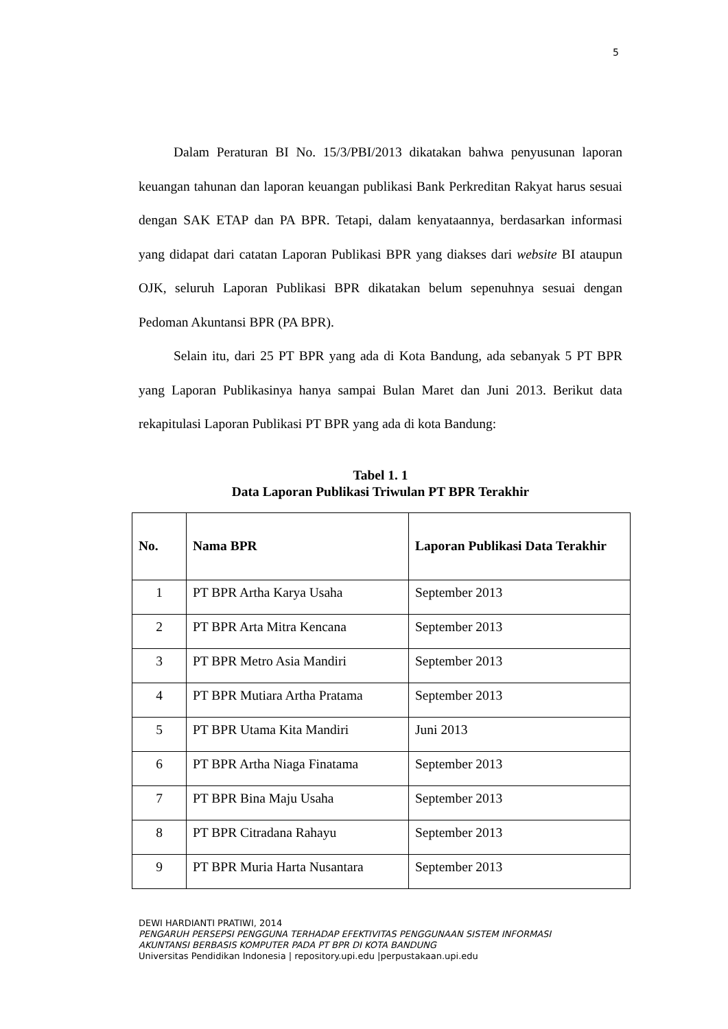5
Dalam Peraturan BI No. 15/3/PBI/2013 dikatakan bahwa penyusunan laporan keuangan tahunan dan laporan keuangan publikasi Bank Perkreditan Rakyat harus sesuai dengan SAK ETAP dan PA BPR. Tetapi, dalam kenyataannya, berdasarkan informasi yang didapat dari catatan Laporan Publikasi BPR yang diakses dari website BI ataupun OJK, seluruh Laporan Publikasi BPR dikatakan belum sepenuhnya sesuai dengan Pedoman Akuntansi BPR (PA BPR).
Selain itu, dari 25 PT BPR yang ada di Kota Bandung, ada sebanyak 5 PT BPR yang Laporan Publikasinya hanya sampai Bulan Maret dan Juni 2013. Berikut data rekapitulasi Laporan Publikasi PT BPR yang ada di kota Bandung:
Tabel 1. 1
Data Laporan Publikasi Triwulan PT BPR Terakhir
| No. | Nama BPR | Laporan Publikasi Data Terakhir |
| --- | --- | --- |
| 1 | PT BPR Artha Karya Usaha | September 2013 |
| 2 | PT BPR Arta Mitra Kencana | September 2013 |
| 3 | PT BPR Metro Asia Mandiri | September 2013 |
| 4 | PT BPR Mutiara Artha Pratama | September 2013 |
| 5 | PT BPR Utama Kita Mandiri | Juni 2013 |
| 6 | PT BPR Artha Niaga Finatama | September 2013 |
| 7 | PT BPR Bina Maju Usaha | September 2013 |
| 8 | PT BPR Citradana Rahayu | September 2013 |
| 9 | PT BPR Muria Harta Nusantara | September 2013 |
DEWI HARDIANTI PRATIWI, 2014
PENGARUH PERSEPSI PENGGUNA TERHADAP EFEKTIVITAS PENGGUNAAN SISTEM INFORMASI
AKUNTANSI BERBASIS KOMPUTER PADA PT BPR DI KOTA BANDUNG
Universitas Pendidikan Indonesia | repository.upi.edu |perpustakaan.upi.edu